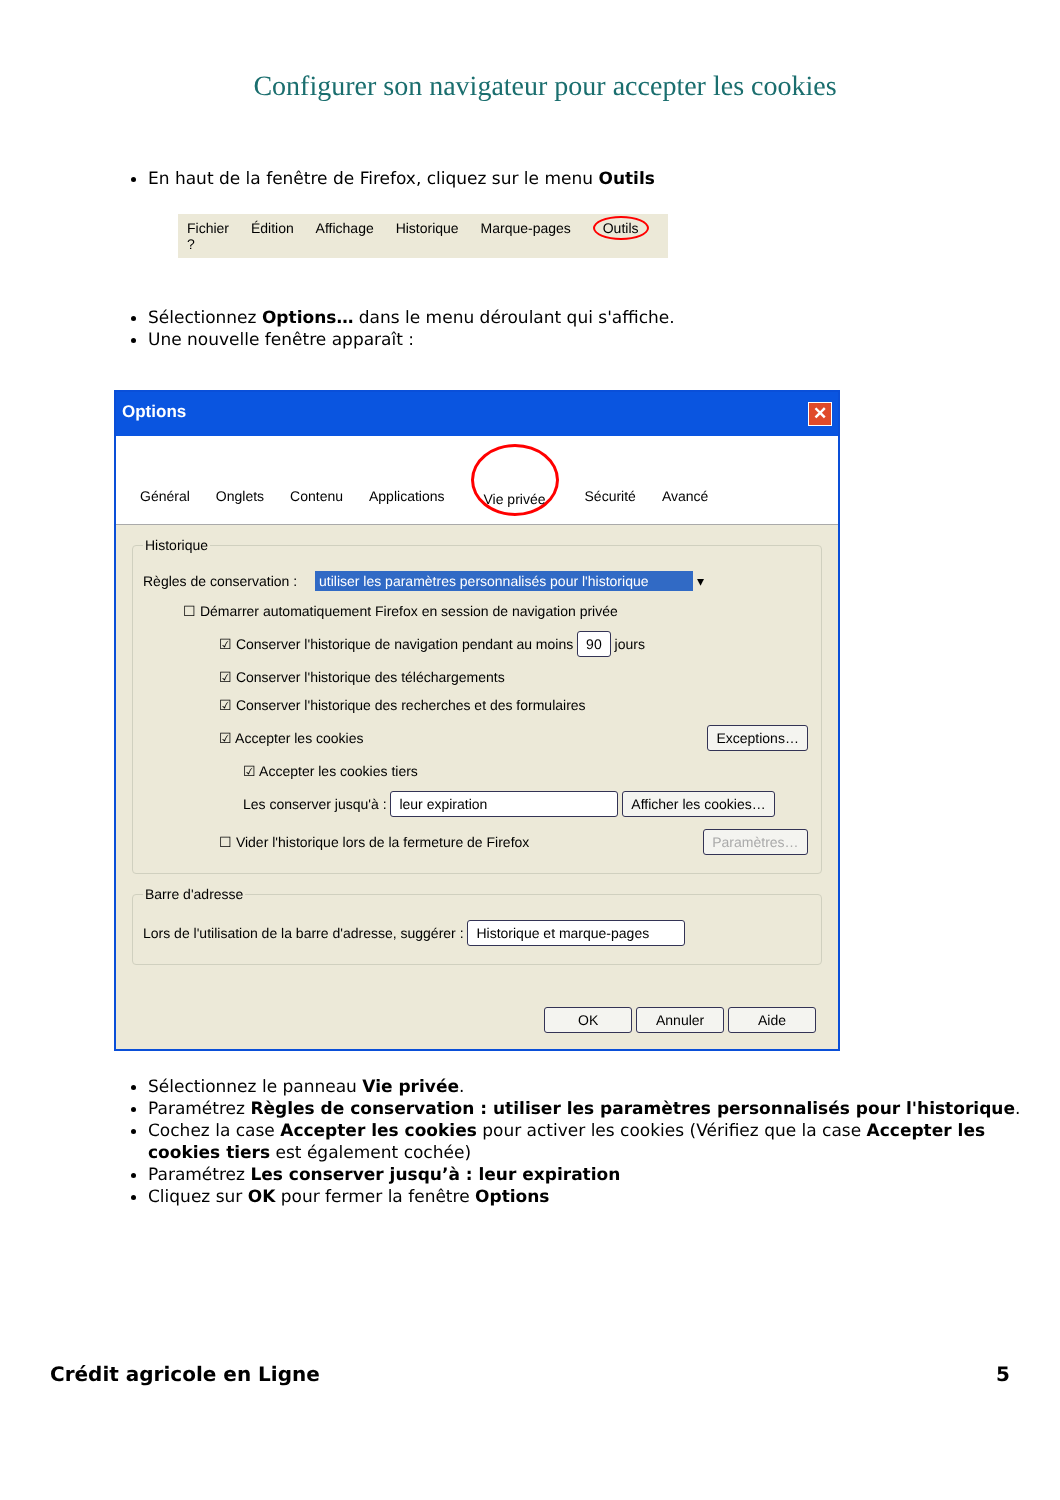Configurer son navigateur pour accepter les cookies
En haut de la fenêtre de Firefox, cliquez sur le menu Outils
Fichier Édition Affichage Historique Marque-pages Outils ?
Sélectionnez Options… dans le menu déroulant qui s'affiche.
Une nouvelle fenêtre apparaît :
Options ✕
Général Onglets Contenu Applications Vie privée Sécurité Avancé
Historique
Règles de conservation : utiliser les paramètres personnalisés pour l'historique ▾
☐ Démarrer automatiquement Firefox en session de navigation privée
☑ Conserver l'historique de navigation pendant au moins 90 jours
☑ Conserver l'historique des téléchargements
☑ Conserver l'historique des recherches et des formulaires
☑ Accepter les cookies Exceptions…
☑ Accepter les cookies tiers
Les conserver jusqu'à : leur expiration Afficher les cookies…
☐ Vider l'historique lors de la fermeture de Firefox Paramètres…
Barre d'adresse
Lors de l'utilisation de la barre d'adresse, suggérer : Historique et marque-pages
OK Annuler Aide
Sélectionnez le panneau Vie privée.
Paramétrez Règles de conservation : utiliser les paramètres personnalisés pour l'historique.
Cochez la case Accepter les cookies pour activer les cookies (Vérifiez que la case Accepter les cookies tiers est également cochée)
Paramétrez Les conserver jusqu’à : leur expiration
Cliquez sur OK pour fermer la fenêtre Options
Crédit agricole en Ligne 5